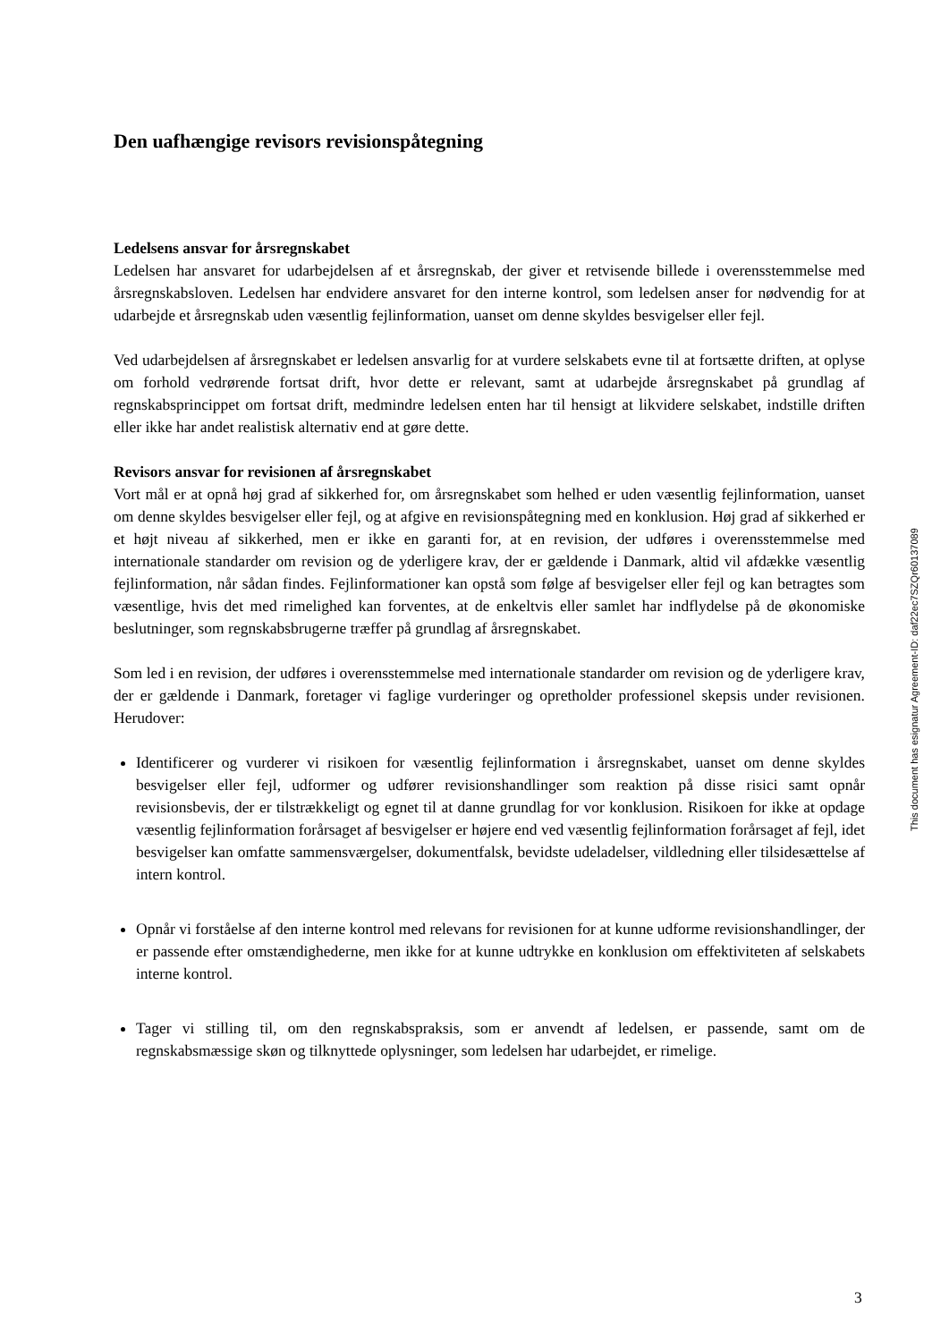Den uafhængige revisors revisionspåtegning
Ledelsens ansvar for årsregnskabet
Ledelsen har ansvaret for udarbejdelsen af et årsregnskab, der giver et retvisende billede i overensstemmelse med årsregnskabsloven. Ledelsen har endvidere ansvaret for den interne kontrol, som ledelsen anser for nødvendig for at udarbejde et årsregnskab uden væsentlig fejlinformation, uanset om denne skyldes besvigelser eller fejl.
Ved udarbejdelsen af årsregnskabet er ledelsen ansvarlig for at vurdere selskabets evne til at fortsætte driften, at oplyse om forhold vedrørende fortsat drift, hvor dette er relevant, samt at udarbejde årsregnskabet på grundlag af regnskabsprincippet om fortsat drift, medmindre ledelsen enten har til hensigt at likvidere selskabet, indstille driften eller ikke har andet realistisk alternativ end at gøre dette.
Revisors ansvar for revisionen af årsregnskabet
Vort mål er at opnå høj grad af sikkerhed for, om årsregnskabet som helhed er uden væsentlig fejlinformation, uanset om denne skyldes besvigelser eller fejl, og at afgive en revisionspåtegning med en konklusion. Høj grad af sikkerhed er et højt niveau af sikkerhed, men er ikke en garanti for, at en revision, der udføres i overensstemmelse med internationale standarder om revision og de yderligere krav, der er gældende i Danmark, altid vil afdække væsentlig fejlinformation, når sådan findes. Fejlinformationer kan opstå som følge af besvigelser eller fejl og kan betragtes som væsentlige, hvis det med rimelighed kan forventes, at de enkeltvis eller samlet har indflydelse på de økonomiske beslutninger, som regnskabsbrugerne træffer på grundlag af årsregnskabet.
Som led i en revision, der udføres i overensstemmelse med internationale standarder om revision og de yderligere krav, der er gældende i Danmark, foretager vi faglige vurderinger og opretholder professionel skepsis under revisionen. Herudover:
Identificerer og vurderer vi risikoen for væsentlig fejlinformation i årsregnskabet, uanset om denne skyldes besvigelser eller fejl, udformer og udfører revisionshandlinger som reaktion på disse risici samt opnår revisionsbevis, der er tilstrækkeligt og egnet til at danne grundlag for vor konklusion. Risikoen for ikke at opdage væsentlig fejlinformation forårsaget af besvigelser er højere end ved væsentlig fejlinformation forårsaget af fejl, idet besvigelser kan omfatte sammensværgelser, dokumentfalsk, bevidste udeladelser, vildledning eller tilsidesættelse af intern kontrol.
Opnår vi forståelse af den interne kontrol med relevans for revisionen for at kunne udforme revisionshandlinger, der er passende efter omstændighederne, men ikke for at kunne udtrykke en konklusion om effektiviteten af selskabets interne kontrol.
Tager vi stilling til, om den regnskabspraksis, som er anvendt af ledelsen, er passende, samt om de regnskabsmæssige skøn og tilknyttede oplysninger, som ledelsen har udarbejdet, er rimelige.
This document has esignatur Agreement-ID: daf22ec7SZQr60137089
3